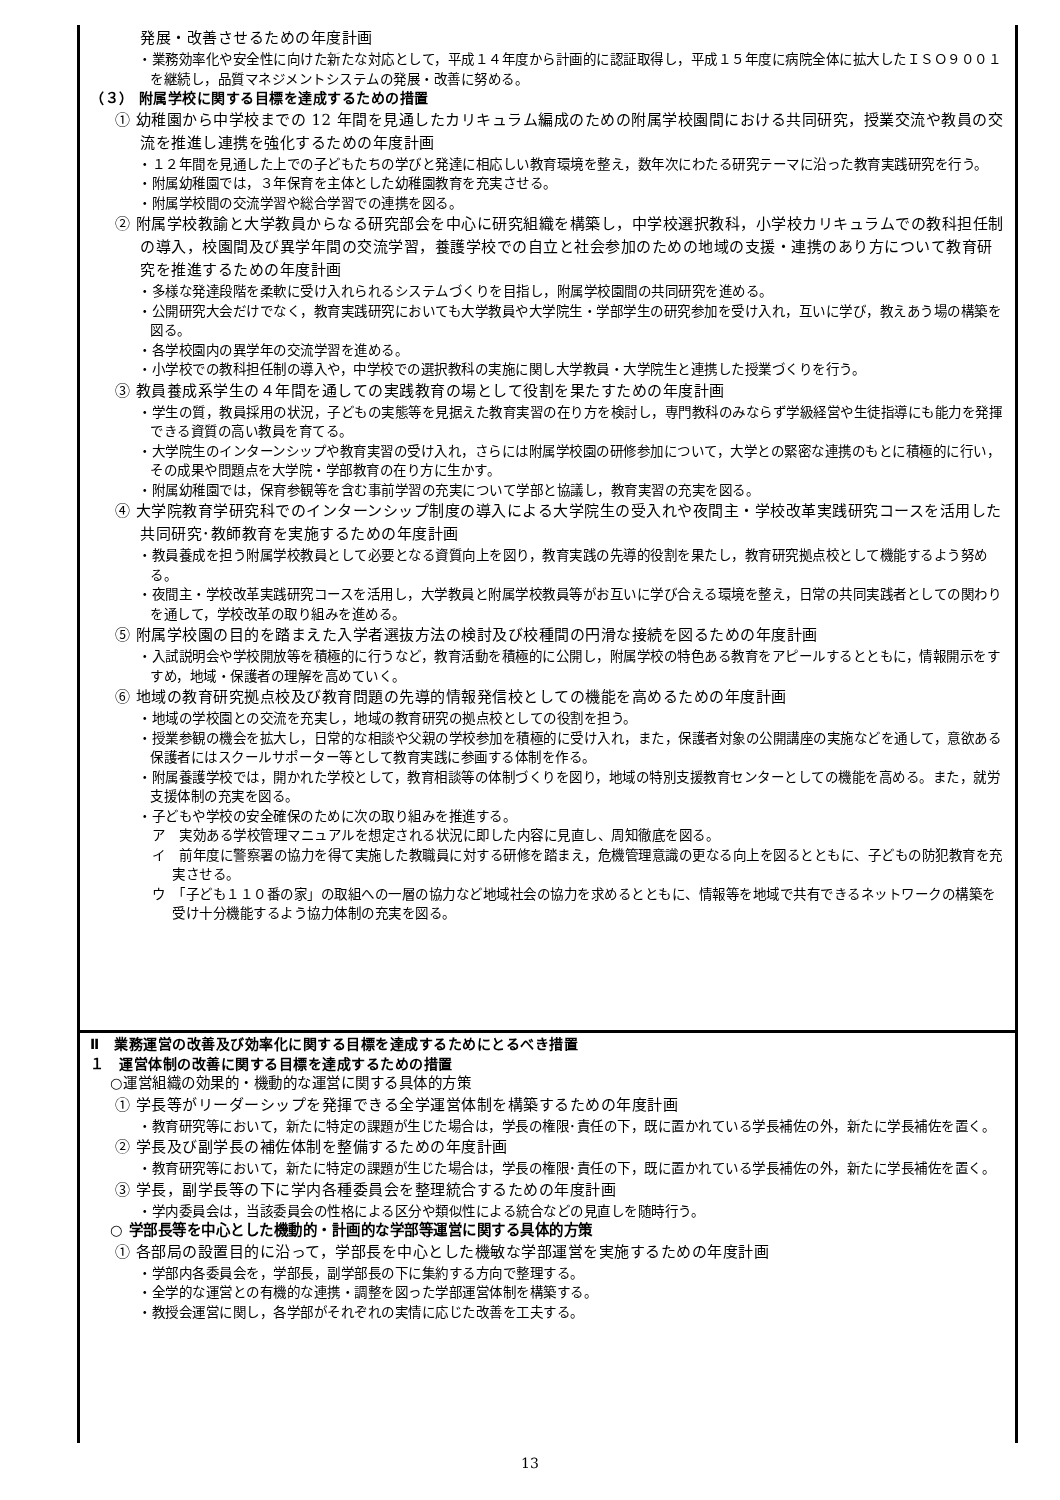発展・改善させるための年度計画
・業務効率化や安全性に向けた新たな対応として，平成１４年度から計画的に認証取得し，平成１５年度に病院全体に拡大したＩＳＯ９００１を継続し，品質マネジメントシステムの発展・改善に努める。
（３） 附属学校に関する目標を達成するための措置
① 幼稚園から中学校までの 12 年間を見通したカリキュラム編成のための附属学校園間における共同研究，授業交流や教員の交流を推進し連携を強化するための年度計画
・１２年間を見通した上での子どもたちの学びと発達に相応しい教育環境を整え，数年次にわたる研究テーマに沿った教育実践研究を行う。
・附属幼稚園では，３年保育を主体とした幼稚園教育を充実させる。
・附属学校間の交流学習や総合学習での連携を図る。
② 附属学校教諭と大学教員からなる研究部会を中心に研究組織を構築し，中学校選択教科，小学校カリキュラムでの教科担任制の導入，校園間及び異学年間の交流学習，養護学校での自立と社会参加のための地域の支援・連携のあり方について教育研究を推進するための年度計画
・多様な発達段階を柔軟に受け入れられるシステムづくりを目指し，附属学校園間の共同研究を進める。
・公開研究大会だけでなく，教育実践研究においても大学教員や大学院生・学部学生の研究参加を受け入れ，互いに学び，教えあう場の構築を図る。
・各学校園内の異学年の交流学習を進める。
・小学校での教科担任制の導入や，中学校での選択教科の実施に関し大学教員・大学院生と連携した授業づくりを行う。
③ 教員養成系学生の４年間を通しての実践教育の場として役割を果たすための年度計画
・学生の質，教員採用の状況，子どもの実態等を見据えた教育実習の在り方を検討し，専門教科のみならず学級経営や生徒指導にも能力を発揮できる資質の高い教員を育てる。
・大学院生のインターンシップや教育実習の受け入れ，さらには附属学校園の研修参加について，大学との緊密な連携のもとに積極的に行い，その成果や問題点を大学院・学部教育の在り方に生かす。
・附属幼稚園では，保育参観等を含む事前学習の充実について学部と協議し，教育実習の充実を図る。
④ 大学院教育学研究科でのインターンシップ制度の導入による大学院生の受入れや夜間主・学校改革実践研究コースを活用した共同研究･教師教育を実施するための年度計画
・教員養成を担う附属学校教員として必要となる資質向上を図り，教育実践の先導的役割を果たし，教育研究拠点校として機能するよう努める。
・夜間主・学校改革実践研究コースを活用し，大学教員と附属学校教員等がお互いに学び合える環境を整え，日常の共同実践者としての関わりを通して，学校改革の取り組みを進める。
⑤ 附属学校園の目的を踏まえた入学者選抜方法の検討及び校種間の円滑な接続を図るための年度計画
・入試説明会や学校開放等を積極的に行うなど，教育活動を積極的に公開し，附属学校の特色ある教育をアピールするとともに，情報開示をすすめ，地域・保護者の理解を高めていく。
⑥ 地域の教育研究拠点校及び教育問題の先導的情報発信校としての機能を高めるための年度計画
・地域の学校園との交流を充実し，地域の教育研究の拠点校としての役割を担う。
・授業参観の機会を拡大し，日常的な相談や父親の学校参加を積極的に受け入れ，また，保護者対象の公開講座の実施などを通して，意欲ある保護者にはスクールサポーター等として教育実践に参画する体制を作る。
・附属養護学校では，開かれた学校として，教育相談等の体制づくりを図り，地域の特別支援教育センターとしての機能を高める。また，就労支援体制の充実を図る。
・子どもや学校の安全確保のために次の取り組みを推進する。
ア　実効ある学校管理マニュアルを想定される状況に即した内容に見直し、周知徹底を図る。
イ　前年度に警察署の協力を得て実施した教職員に対する研修を踏まえ，危機管理意識の更なる向上を図るとともに、子どもの防犯教育を充実させる。
ウ　「子ども１１０番の家」の取組への一層の協力など地域社会の協力を求めるとともに、情報等を地域で共有できるネットワークの構築を受け十分機能するよう協力体制の充実を図る。
Ⅱ　業務運営の改善及び効率化に関する目標を達成するためにとるべき措置
１　運営体制の改善に関する目標を達成するための措置
○運営組織の効果的・機動的な運営に関する具体的方策
① 学長等がリーダーシップを発揮できる全学運営体制を構築するための年度計画
・教育研究等において，新たに特定の課題が生じた場合は，学長の権限･責任の下，既に置かれている学長補佐の外，新たに学長補佐を置く。
② 学長及び副学長の補佐体制を整備するための年度計画
・教育研究等において，新たに特定の課題が生じた場合は，学長の権限･責任の下，既に置かれている学長補佐の外，新たに学長補佐を置く。
③ 学長，副学長等の下に学内各種委員会を整理統合するための年度計画
・学内委員会は，当該委員会の性格による区分や類似性による統合などの見直しを随時行う。
○ 学部長等を中心とした機動的・計画的な学部等運営に関する具体的方策
① 各部局の設置目的に沿って，学部長を中心とした機敏な学部運営を実施するための年度計画
・学部内各委員会を，学部長，副学部長の下に集約する方向で整理する。
・全学的な運営との有機的な連携・調整を図った学部運営体制を構築する。
・教授会運営に関し，各学部がそれぞれの実情に応じた改善を工夫する。
13